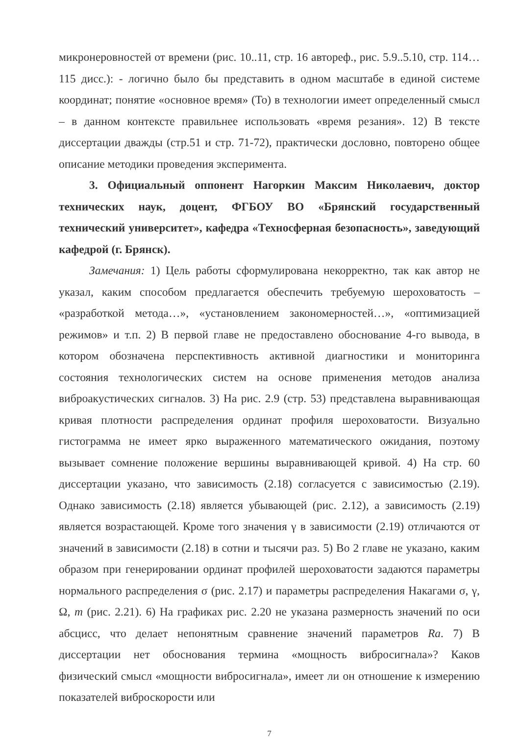микронеровностей от времени (рис. 10..11, стр. 16 автореф., рис. 5.9..5.10, стр. 114… 115 дисс.): - логично было бы представить в одном масштабе в единой системе координат; понятие «основное время» (То) в технологии имеет определенный смысл – в данном контексте правильнее использовать «время резания». 12) В тексте диссертации дважды (стр.51 и стр. 71-72), практически дословно, повторено общее описание методики проведения эксперимента.
3. Официальный оппонент Нагоркин Максим Николаевич, доктор технических наук, доцент, ФГБОУ ВО «Брянский государственный технический университет», кафедра «Техносферная безопасность», заведующий кафедрой (г. Брянск).
Замечания: 1) Цель работы сформулирована некорректно, так как автор не указал, каким способом предлагается обеспечить требуемую шероховатость – «разработкой метода…», «установлением закономерностей…», «оптимизацией режимов» и т.п. 2) В первой главе не предоставлено обоснование 4-го вывода, в котором обозначена перспективность активной диагностики и мониторинга состояния технологических систем на основе применения методов анализа виброакустических сигналов. 3) На рис. 2.9 (стр. 53) представлена выравнивающая кривая плотности распределения ординат профиля шероховатости. Визуально гистограмма не имеет ярко выраженного математического ожидания, поэтому вызывает сомнение положение вершины выравнивающей кривой. 4) На стр. 60 диссертации указано, что зависимость (2.18) согласуется с зависимостью (2.19). Однако зависимость (2.18) является убывающей (рис. 2.12), а зависимость (2.19) является возрастающей. Кроме того значения γ в зависимости (2.19) отличаются от значений в зависимости (2.18) в сотни и тысячи раз. 5) Во 2 главе не указано, каким образом при генерировании ординат профилей шероховатости задаются параметры нормального распределения σ (рис. 2.17) и параметры распределения Накагами σ, γ, Ω, m (рис. 2.21). 6) На графиках рис. 2.20 не указана размерность значений по оси абсцисс, что делает непонятным сравнение значений параметров Ra. 7) В диссертации нет обоснования термина «мощность вибросигнала»? Каков физический смысл «мощности вибросигнала», имеет ли он отношение к измерению показателей виброскорости или
7